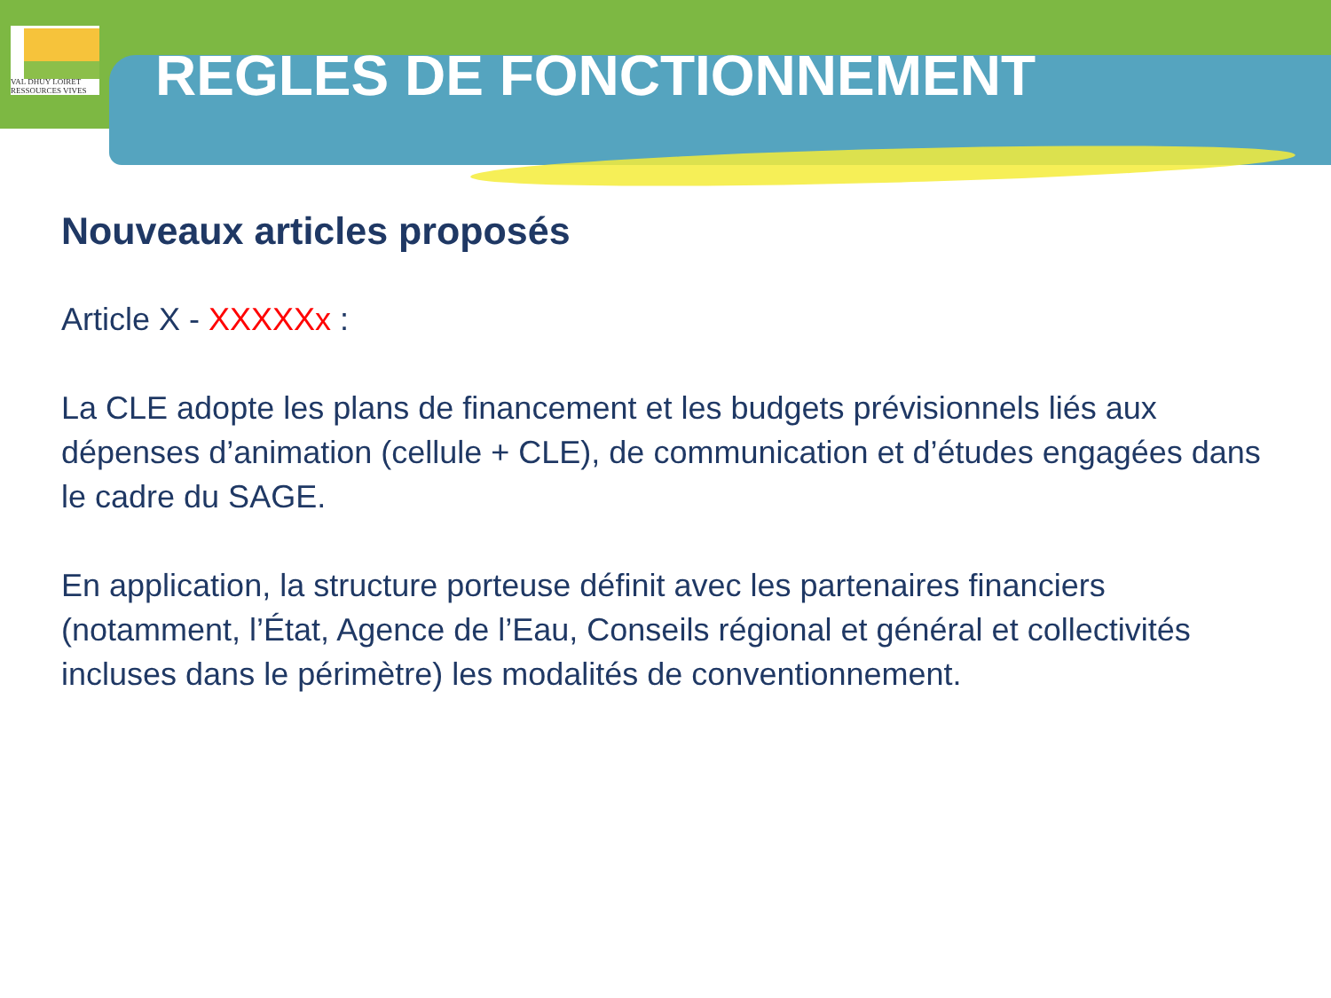VAL DHUY LOIRET
RESSOURCES VIVES
REGLES DE FONCTIONNEMENT
Nouveaux articles proposés
Article X - XXXXXx :
La CLE adopte les plans de financement et les budgets prévisionnels liés aux dépenses d’animation (cellule + CLE), de communication et d’études engagées dans le cadre du SAGE.
En application, la structure porteuse définit avec les partenaires financiers (notamment, l’État, Agence de l’Eau, Conseils régional et général et collectivités incluses dans le périmètre) les modalités de conventionnement.